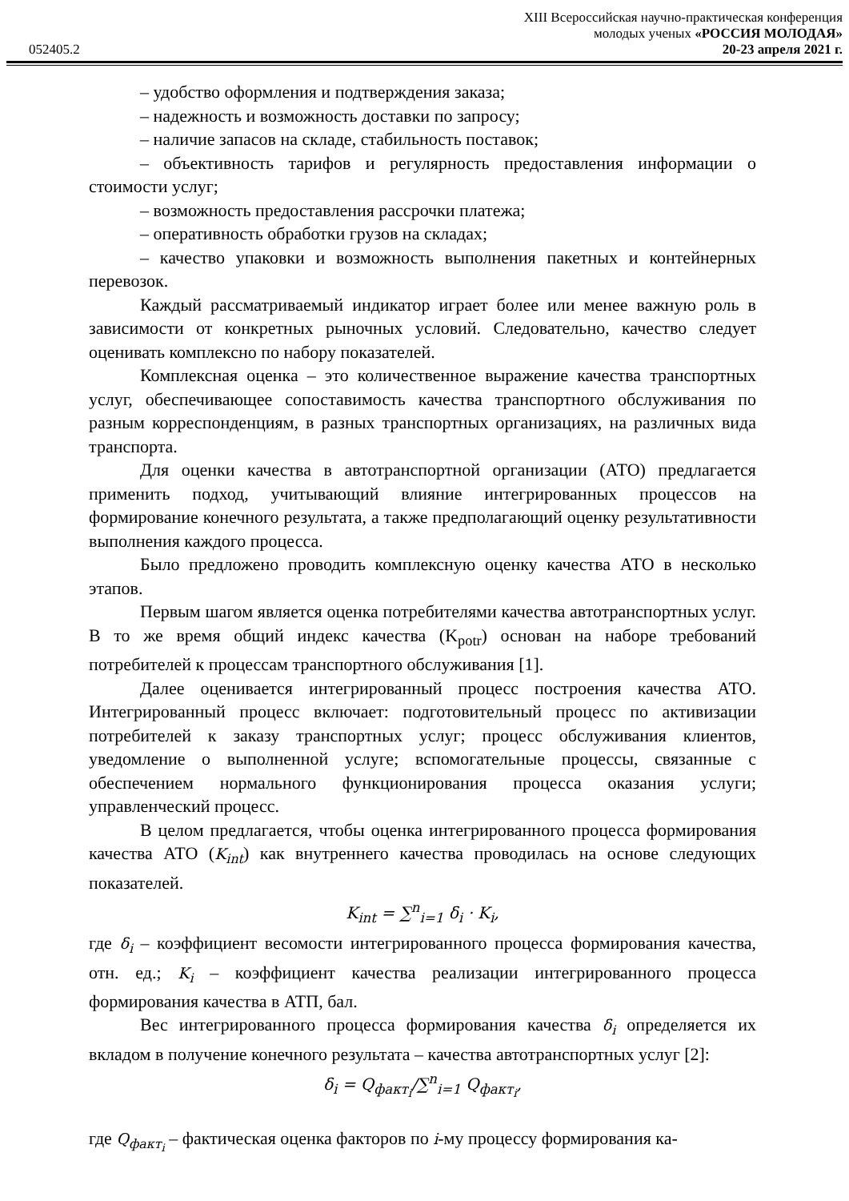XIII Всероссийская научно-практическая конференция
молодых ученых «РОССИЯ МОЛОДАЯ»
052405.2 20-23 апреля 2021 г.
– удобство оформления и подтверждения заказа;
– надежность и возможность доставки по запросу;
– наличие запасов на складе, стабильность поставок;
– объективность тарифов и регулярность предоставления информации о стоимости услуг;
– возможность предоставления рассрочки платежа;
– оперативность обработки грузов на складах;
– качество упаковки и возможность выполнения пакетных и контейнерных перевозок.
Каждый рассматриваемый индикатор играет более или менее важную роль в зависимости от конкретных рыночных условий. Следовательно, качество следует оценивать комплексно по набору показателей.
Комплексная оценка – это количественное выражение качества транспортных услуг, обеспечивающее сопоставимость качества транспортного обслуживания по разным корреспонденциям, в разных транспортных организациях, на различных вида транспорта.
Для оценки качества в автотранспортной организации (АТО) предлагается применить подход, учитывающий влияние интегрированных процессов на формирование конечного результата, а также предполагающий оценку результативности выполнения каждого процесса.
Было предложено проводить комплексную оценку качества АТО в несколько этапов.
Первым шагом является оценка потребителями качества автотранспортных услуг. В то же время общий индекс качества (K<sub>potr</sub>) основан на наборе требований потребителей к процессам транспортного обслуживания [1].
Далее оценивается интегрированный процесс построения качества АТО. Интегрированный процесс включает: подготовительный процесс по активизации потребителей к заказу транспортных услуг; процесс обслуживания клиентов, уведомление о выполненной услуге; вспомогательные процессы, связанные с обеспечением нормального функционирования процесса оказания услуги; управленческий процесс.
В целом предлагается, чтобы оценка интегрированного процесса формирования качества АТО (K<sub>int</sub>) как внутреннего качества проводилась на основе следующих показателей.
K<sub>int</sub> = ∑<sup>n</sup><sub>i=1</sub> δ<sub>i</sub> · K<sub>i</sub>,
где δ<sub>i</sub> – коэффициент весомости интегрированного процесса формирования качества, отн. ед.; K<sub>i</sub> – коэффициент качества реализации интегрированного процесса формирования качества в АТП, бал.
Вес интегрированного процесса формирования качества δ<sub>i</sub> определяется их вкладом в получение конечного результата – качества автотранспортных услуг [2]:
δ<sub>i</sub> = Q<sub>факт<sub>i</sub></sub>/∑<sup>n</sup><sub>i=1</sub> Q<sub>факт<sub>i</sub></sub>,
где Q<sub>факт<sub>i</sub></sub> – фактическая оценка факторов по i-му процессу формирования ка-